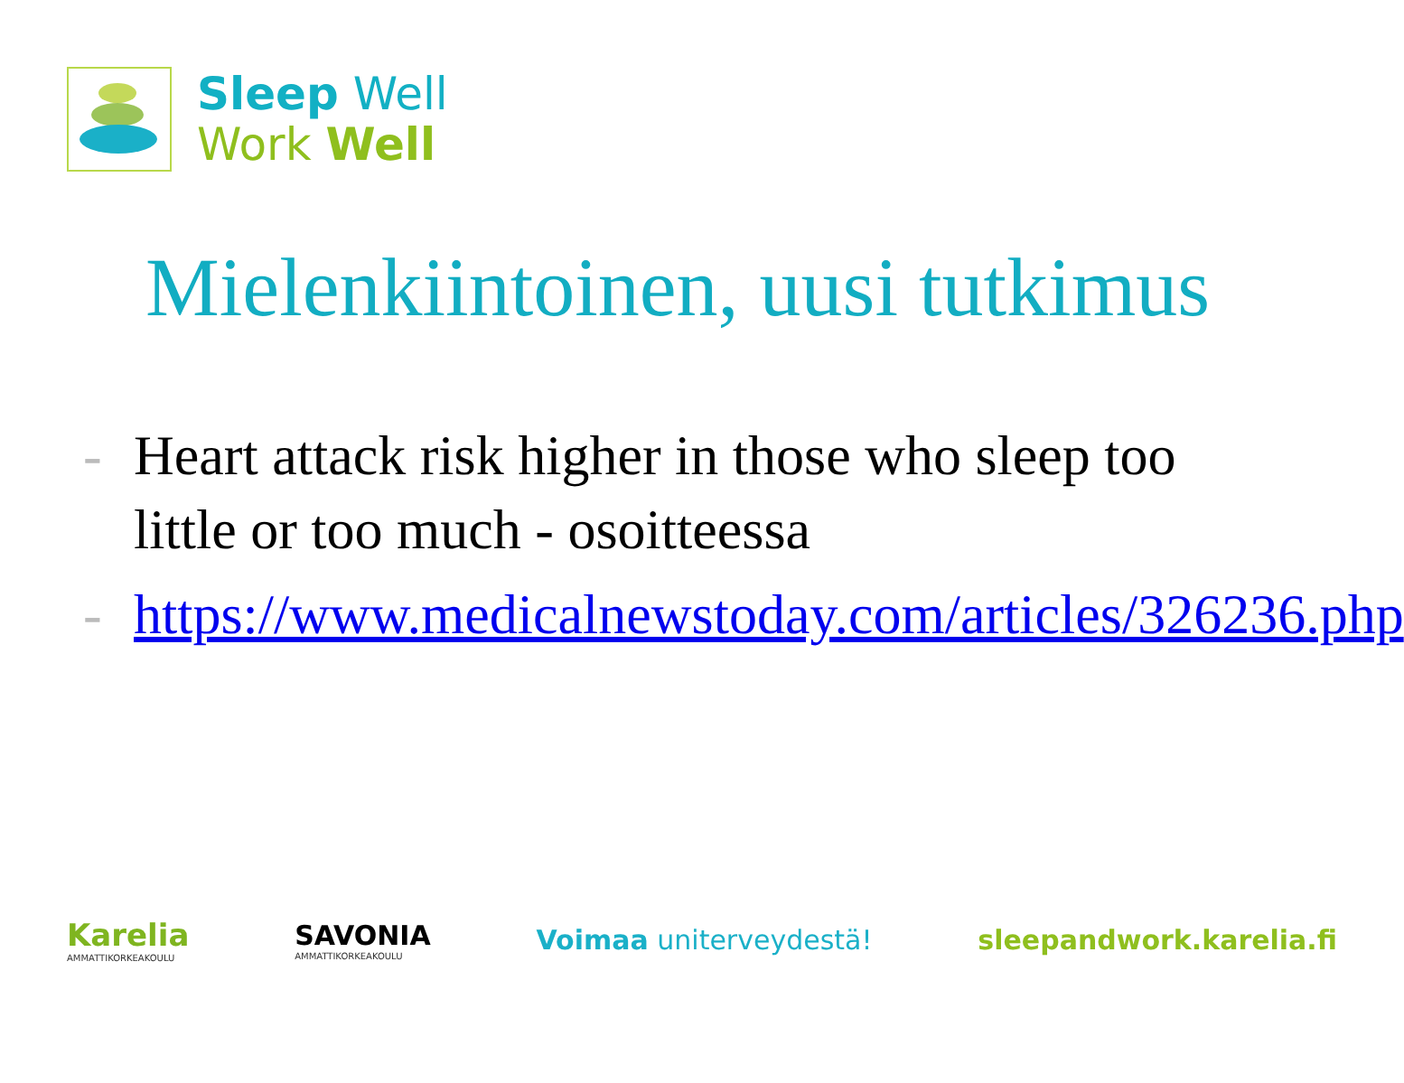Sleep Well
Work Well
Mielenkiintoinen, uusi tutkimus
- Heart attack risk higher in those who sleep too little or too much - osoitteessa
- https://www.medicalnewstoday.com/articles/326236.php
Karelia
AMMATTIKORKEAKOULU
SAVONIA
AMMATTIKORKEAKOULU
Voimaa uniterveydestä! sleepandwork.karelia.fi